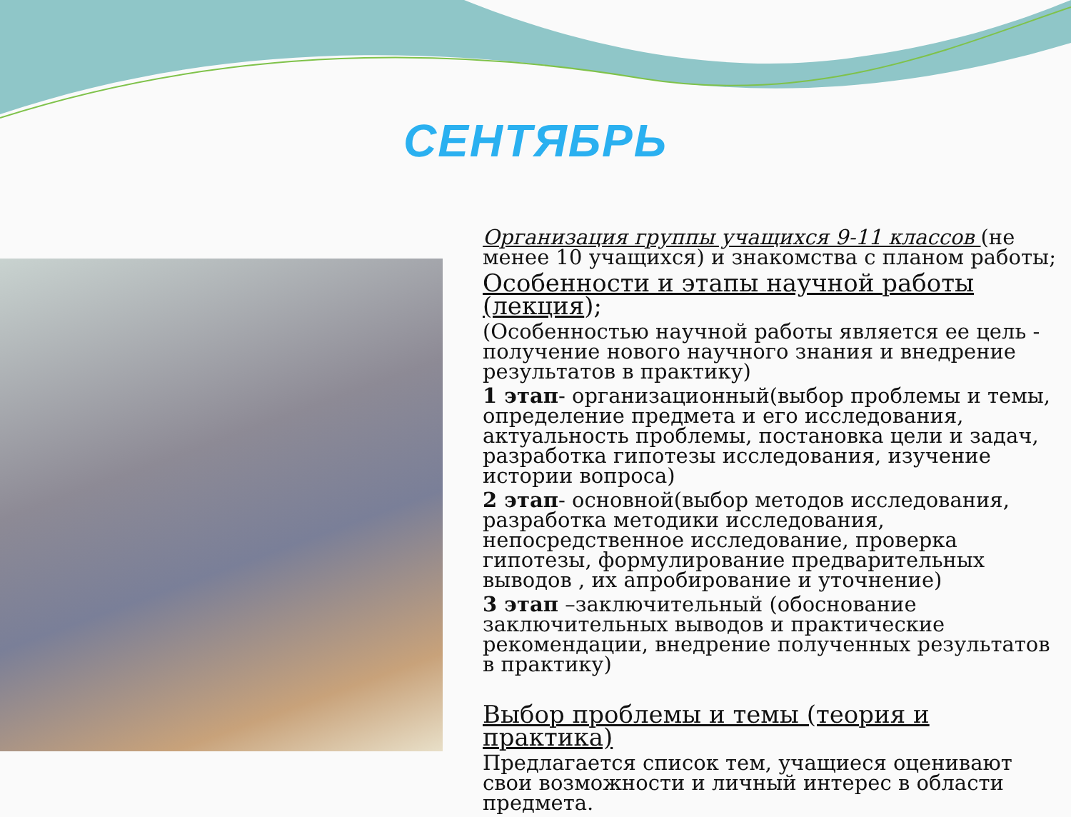СЕНТЯБРЬ
Организация группы учащихся 9-11 классов (не менее 10 учащихся) и знакомства с планом работы;
Особенности и этапы научной работы (лекция);
(Особенностью научной работы является ее цель - получение нового научного знания и внедрение результатов в практику)
1 этап- организационный(выбор проблемы и темы, определение предмета и его исследования, актуальность проблемы, постановка цели и задач, разработка гипотезы исследования, изучение истории вопроса)
2 этап- основной(выбор методов исследования, разработка методики исследования, непосредственное исследование, проверка гипотезы, формулирование предварительных выводов , их апробирование и уточнение)
3 этап –заключительный (обоснование заключительных выводов и практические рекомендации, внедрение полученных результатов в практику)
Выбор проблемы и темы (теория и практика)
Предлагается список тем, учащиеся оценивают свои возможности и личный интерес в области предмета.